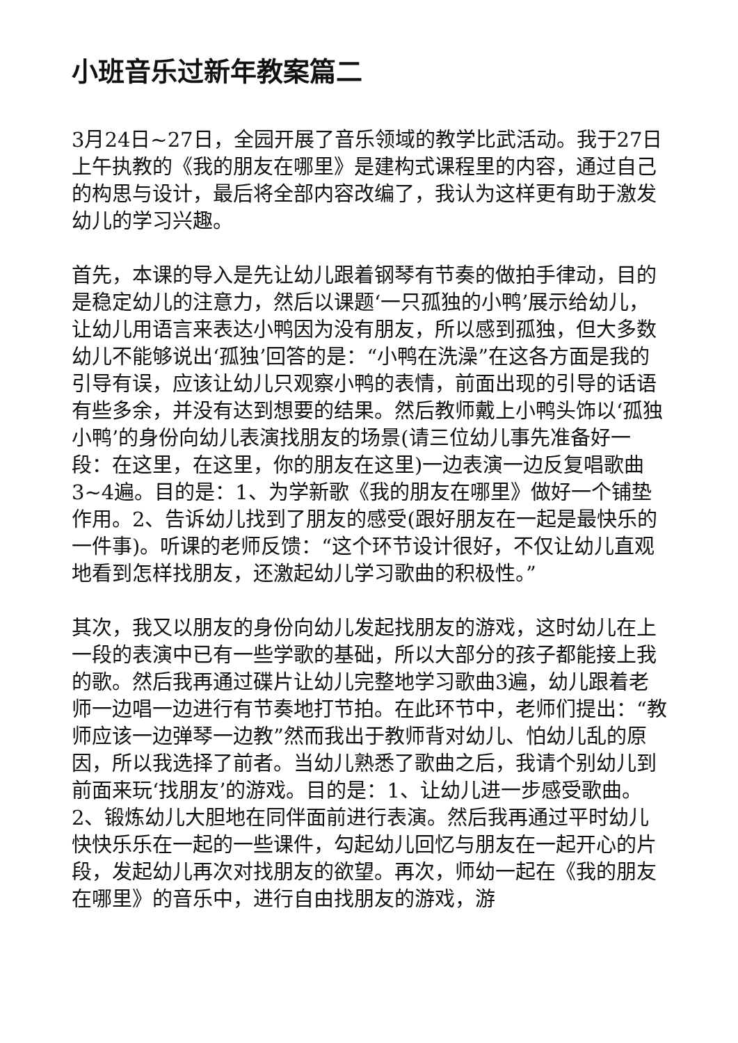小班音乐过新年教案篇二
3月24日~27日，全园开展了音乐领域的教学比武活动。我于27日上午执教的《我的朋友在哪里》是建构式课程里的内容，通过自己的构思与设计，最后将全部内容改编了，我认为这样更有助于激发幼儿的学习兴趣。
首先，本课的导入是先让幼儿跟着钢琴有节奏的做拍手律动，目的是稳定幼儿的注意力，然后以课题‘一只孤独的小鸭’展示给幼儿，让幼儿用语言来表达小鸭因为没有朋友，所以感到孤独，但大多数幼儿不能够说出‘孤独’回答的是：“小鸭在洗澡”在这各方面是我的引导有误，应该让幼儿只观察小鸭的表情，前面出现的引导的话语有些多余，并没有达到想要的结果。然后教师戴上小鸭头饰以‘孤独小鸭’的身份向幼儿表演找朋友的场景(请三位幼儿事先准备好一段：在这里，在这里，你的朋友在这里)一边表演一边反复唱歌曲3~4遍。目的是：1、为学新歌《我的朋友在哪里》做好一个铺垫作用。2、告诉幼儿找到了朋友的感受(跟好朋友在一起是最快乐的一件事)。听课的老师反馈：“这个环节设计很好，不仅让幼儿直观地看到怎样找朋友，还激起幼儿学习歌曲的积极性。”
其次，我又以朋友的身份向幼儿发起找朋友的游戏，这时幼儿在上一段的表演中已有一些学歌的基础，所以大部分的孩子都能接上我的歌。然后我再通过碟片让幼儿完整地学习歌曲3遍，幼儿跟着老师一边唱一边进行有节奏地打节拍。在此环节中，老师们提出：“教师应该一边弹琴一边教”然而我出于教师背对幼儿、怕幼儿乱的原因，所以我选择了前者。当幼儿熟悉了歌曲之后，我请个别幼儿到前面来玩‘找朋友’的游戏。目的是：1、让幼儿进一步感受歌曲。2、锻炼幼儿大胆地在同伴面前进行表演。然后我再通过平时幼儿快快乐乐在一起的一些课件，勾起幼儿回忆与朋友在一起开心的片段，发起幼儿再次对找朋友的欲望。再次，师幼一起在《我的朋友在哪里》的音乐中，进行自由找朋友的游戏，游